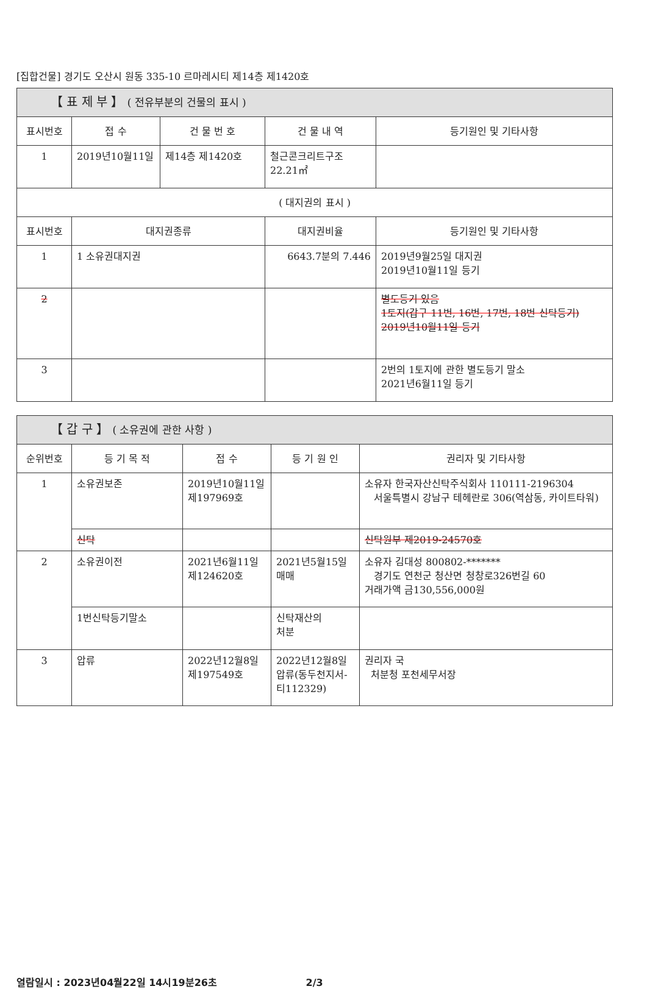[집합건물] 경기도 오산시 원동 335-10 르마레시티 제14층 제1420호
| 【 표 제 부 】 ( 전유부분의 건물의 표시 ) | | | | |
| 표시번호 | 접 수 | 건 물 번 호 | 건 물 내 역 | 등기원인 및 기타사항 |
| 1 | 2019년10월11일 | 제14층 제1420호 | 철근콘크리트구조 22.21㎡ | |
| ( 대지권의 표시 ) | | | | |
| 표시번호 | 대지권종류 | | 대지권비율 | 등기원인 및 기타사항 |
| 1 | 1 소유권대지권 | | 6643.7분의 7.446 | 2019년9월25일 대지권 2019년10월11일 등기 |
| 2 | | | | 별도등기 있음 1토지(갑구 11번, 16번, 17번, 18번 신탁등기) 2019년10월11일 등기 |
| 3 | | | | 2번의 1토지에 관한 별도등기 말소 2021년6월11일 등기 |
| 【 갑 구 】 ( 소유권에 관한 사항 ) | | | | |
| 순위번호 | 등 기 목 적 | 접 수 | 등 기 원 인 | 권리자 및 기타사항 |
| 1 | 소유권보존 | 2019년10월11일 제197969호 | | 소유자 한국자산신탁주식회사 110111-2196304 서울특별시 강남구 테헤란로 306(역삼동, 카이트타워) |
| | 신탁 | | | 신탁원부 제2019-24570호 |
| 2 | 소유권이전 | 2021년6월11일 제124620호 | 2021년5월15일 매매 | 소유자 김대성 800802-******* 경기도 연천군 청산면 청창로326번길 60 거래가액 금130,556,000원 |
| | 1번신탁등기말소 | | 신탁재산의 처분 | |
| 3 | 압류 | 2022년12월8일 제197549호 | 2022년12월8일 압류(동두천지서-티112329) | 권리자 국 처분청 포천세무서장 |
열람일시 : 2023년04월22일 14시19분26초 2/3